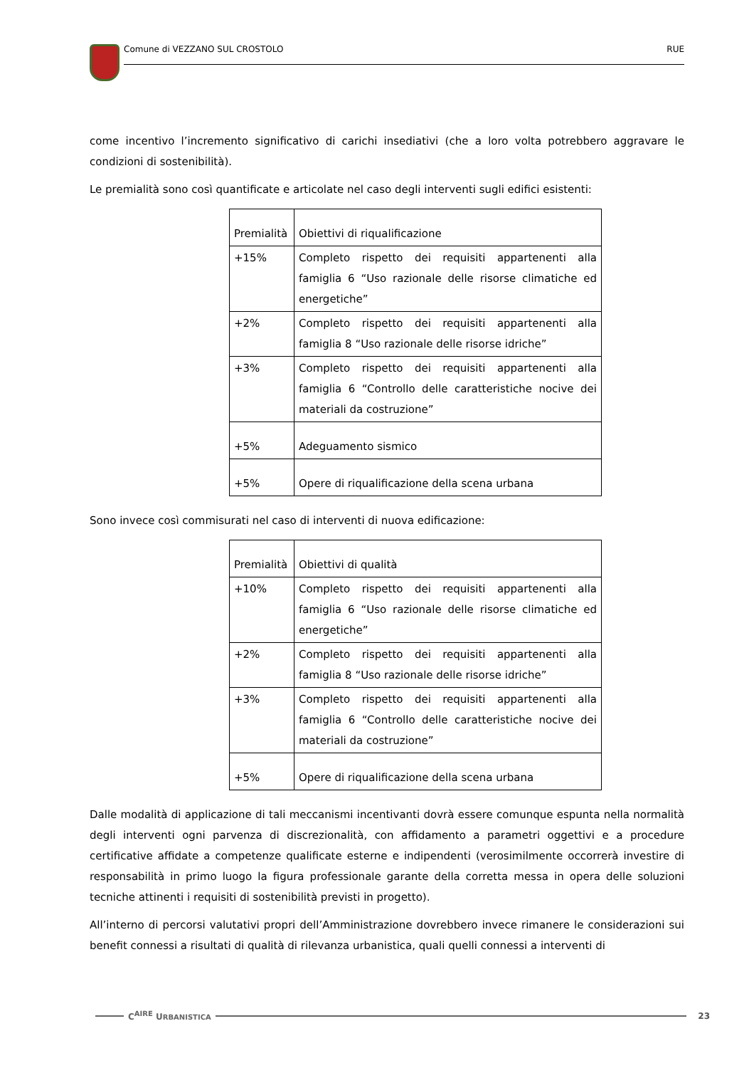Comune di VEZZANO SUL CROSTOLO RUE
come incentivo l’incremento significativo di carichi insediativi (che a loro volta potrebbero aggravare le condizioni di sostenibilità).
Le premialità sono così quantificate e articolate nel caso degli interventi sugli edifici esistenti:
| Premialità | Obiettivi di riqualificazione |
| +15% | Completo rispetto dei requisiti appartenenti alla famiglia 6 “Uso razionale delle risorse climatiche ed energetiche” |
| +2% | Completo rispetto dei requisiti appartenenti alla famiglia 8 “Uso razionale delle risorse idriche” |
| +3% | Completo rispetto dei requisiti appartenenti alla famiglia 6 “Controllo delle caratteristiche nocive dei materiali da costruzione” |
| +5% | Adeguamento sismico |
| +5% | Opere di riqualificazione della scena urbana |
Sono invece così commisurati nel caso di interventi di nuova edificazione:
| Premialità | Obiettivi di qualità |
| +10% | Completo rispetto dei requisiti appartenenti alla famiglia 6 “Uso razionale delle risorse climatiche ed energetiche” |
| +2% | Completo rispetto dei requisiti appartenenti alla famiglia 8 “Uso razionale delle risorse idriche” |
| +3% | Completo rispetto dei requisiti appartenenti alla famiglia 6 “Controllo delle caratteristiche nocive dei materiali da costruzione” |
| +5% | Opere di riqualificazione della scena urbana |
Dalle modalità di applicazione di tali meccanismi incentivanti dovrà essere comunque espunta nella normalità degli interventi ogni parvenza di discrezionalità, con affidamento a parametri oggettivi e a procedure certificative affidate a competenze qualificate esterne e indipendenti (verosimilmente occorrerà investire di responsabilità in primo luogo la figura professionale garante della corretta messa in opera delle soluzioni tecniche attinenti i requisiti di sostenibilità previsti in progetto).
All’interno di percorsi valutativi propri dell’Amministrazione dovrebbero invece rimanere le considerazioni sui benefit connessi a risultati di qualità di rilevanza urbanistica, quali quelli connessi a interventi di
C<sup>AIRE</sup> URBANISTICA 23